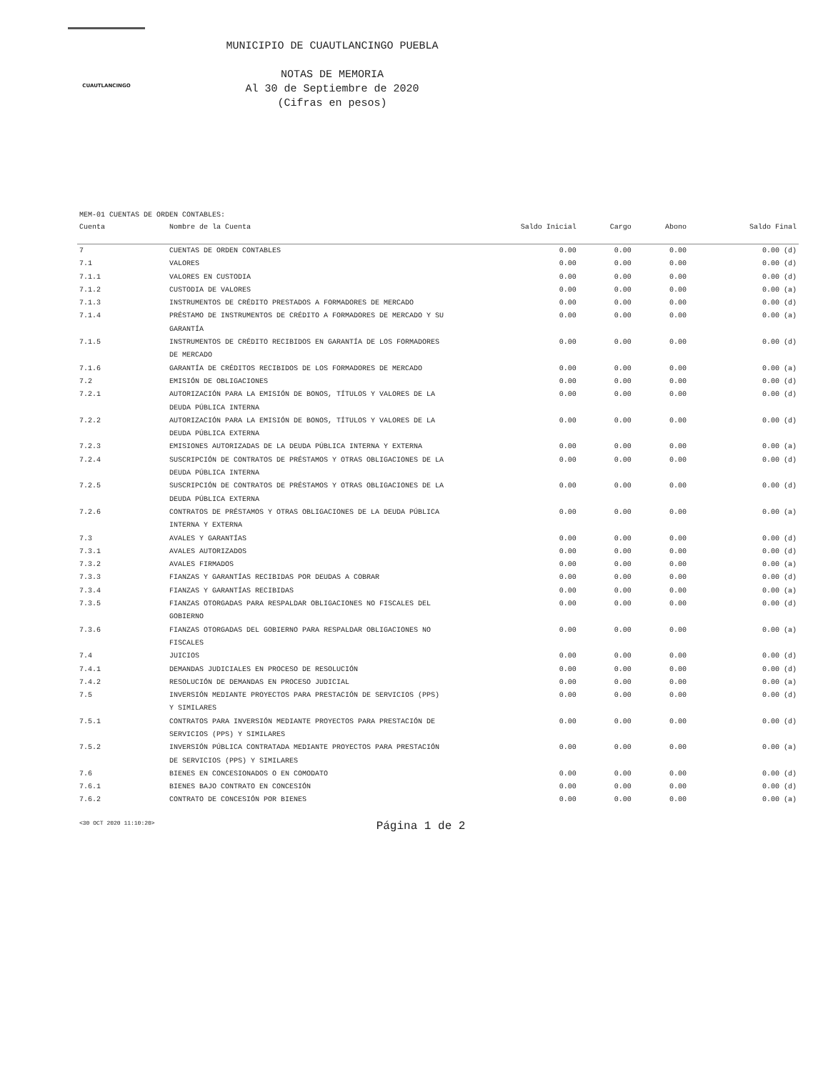CUAUTLANCINGO
MUNICIPIO DE CUAUTLANCINGO PUEBLA
NOTAS DE MEMORIA
Al 30 de Septiembre de 2020
(Cifras en pesos)
MEM-01 CUENTAS DE ORDEN CONTABLES:
| Cuenta | Nombre de la Cuenta | Saldo Inicial | Cargo | Abono | Saldo Final |
| --- | --- | --- | --- | --- | --- |
| 7 | CUENTAS DE ORDEN CONTABLES | 0.00 | 0.00 | 0.00 | 0.00 (d) |
| 7.1 | VALORES | 0.00 | 0.00 | 0.00 | 0.00 (d) |
| 7.1.1 | VALORES EN CUSTODIA | 0.00 | 0.00 | 0.00 | 0.00 (d) |
| 7.1.2 | CUSTODIA DE VALORES | 0.00 | 0.00 | 0.00 | 0.00 (a) |
| 7.1.3 | INSTRUMENTOS DE CRÉDITO PRESTADOS A FORMADORES DE MERCADO | 0.00 | 0.00 | 0.00 | 0.00 (d) |
| 7.1.4 | PRÉSTAMO DE INSTRUMENTOS DE CRÉDITO A FORMADORES DE MERCADO Y SU GARANTÍA | 0.00 | 0.00 | 0.00 | 0.00 (a) |
| 7.1.5 | INSTRUMENTOS DE CRÉDITO RECIBIDOS EN GARANTÍA DE LOS FORMADORES DE MERCADO | 0.00 | 0.00 | 0.00 | 0.00 (d) |
| 7.1.6 | GARANTÍA DE CRÉDITOS RECIBIDOS DE LOS FORMADORES DE MERCADO | 0.00 | 0.00 | 0.00 | 0.00 (a) |
| 7.2 | EMISIÓN DE OBLIGACIONES | 0.00 | 0.00 | 0.00 | 0.00 (d) |
| 7.2.1 | AUTORIZACIÓN PARA LA EMISIÓN DE BONOS, TÍTULOS Y VALORES DE LA DEUDA PÚBLICA INTERNA | 0.00 | 0.00 | 0.00 | 0.00 (d) |
| 7.2.2 | AUTORIZACIÓN PARA LA EMISIÓN DE BONOS, TÍTULOS Y VALORES DE LA DEUDA PÚBLICA EXTERNA | 0.00 | 0.00 | 0.00 | 0.00 (d) |
| 7.2.3 | EMISIONES AUTORIZADAS DE LA DEUDA PÚBLICA INTERNA Y EXTERNA | 0.00 | 0.00 | 0.00 | 0.00 (a) |
| 7.2.4 | SUSCRIPCIÓN DE CONTRATOS DE PRÉSTAMOS Y OTRAS OBLIGACIONES DE LA DEUDA PÚBLICA INTERNA | 0.00 | 0.00 | 0.00 | 0.00 (d) |
| 7.2.5 | SUSCRIPCIÓN DE CONTRATOS DE PRÉSTAMOS Y OTRAS OBLIGACIONES DE LA DEUDA PÚBLICA EXTERNA | 0.00 | 0.00 | 0.00 | 0.00 (d) |
| 7.2.6 | CONTRATOS DE PRÉSTAMOS Y OTRAS OBLIGACIONES DE LA DEUDA PÚBLICA INTERNA Y EXTERNA | 0.00 | 0.00 | 0.00 | 0.00 (a) |
| 7.3 | AVALES Y GARANTÍAS | 0.00 | 0.00 | 0.00 | 0.00 (d) |
| 7.3.1 | AVALES AUTORIZADOS | 0.00 | 0.00 | 0.00 | 0.00 (d) |
| 7.3.2 | AVALES FIRMADOS | 0.00 | 0.00 | 0.00 | 0.00 (a) |
| 7.3.3 | FIANZAS Y GARANTÍAS RECIBIDAS POR DEUDAS A COBRAR | 0.00 | 0.00 | 0.00 | 0.00 (d) |
| 7.3.4 | FIANZAS Y GARANTÍAS RECIBIDAS | 0.00 | 0.00 | 0.00 | 0.00 (a) |
| 7.3.5 | FIANZAS OTORGADAS PARA RESPALDAR OBLIGACIONES NO FISCALES DEL GOBIERNO | 0.00 | 0.00 | 0.00 | 0.00 (d) |
| 7.3.6 | FIANZAS OTORGADAS DEL GOBIERNO PARA RESPALDAR OBLIGACIONES NO FISCALES | 0.00 | 0.00 | 0.00 | 0.00 (a) |
| 7.4 | JUICIOS | 0.00 | 0.00 | 0.00 | 0.00 (d) |
| 7.4.1 | DEMANDAS JUDICIALES EN PROCESO DE RESOLUCIÓN | 0.00 | 0.00 | 0.00 | 0.00 (d) |
| 7.4.2 | RESOLUCIÓN DE DEMANDAS EN PROCESO JUDICIAL | 0.00 | 0.00 | 0.00 | 0.00 (a) |
| 7.5 | INVERSIÓN MEDIANTE PROYECTOS PARA PRESTACIÓN DE SERVICIOS (PPS) Y SIMILARES | 0.00 | 0.00 | 0.00 | 0.00 (d) |
| 7.5.1 | CONTRATOS PARA INVERSIÓN MEDIANTE PROYECTOS PARA PRESTACIÓN DE SERVICIOS (PPS) Y SIMILARES | 0.00 | 0.00 | 0.00 | 0.00 (d) |
| 7.5.2 | INVERSIÓN PÚBLICA CONTRATADA MEDIANTE PROYECTOS PARA PRESTACIÓN DE SERVICIOS (PPS) Y SIMILARES | 0.00 | 0.00 | 0.00 | 0.00 (a) |
| 7.6 | BIENES EN CONCESIONADOS O EN COMODATO | 0.00 | 0.00 | 0.00 | 0.00 (d) |
| 7.6.1 | BIENES BAJO CONTRATO EN CONCESIÓN | 0.00 | 0.00 | 0.00 | 0.00 (d) |
| 7.6.2 | CONTRATO DE CONCESIÓN POR BIENES | 0.00 | 0.00 | 0.00 | 0.00 (a) |
<30 OCT 2020 11:10:20> Página 1 de 2